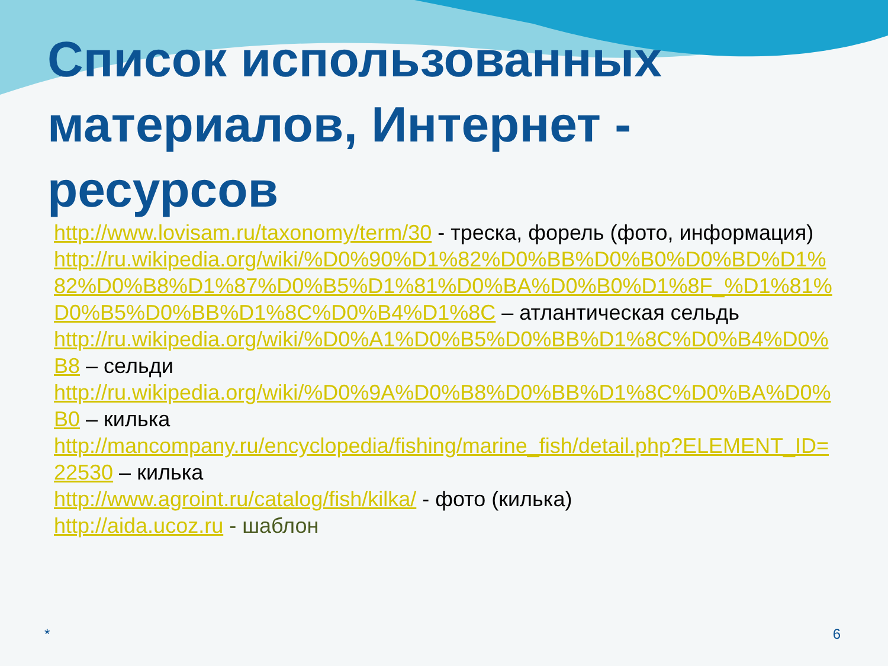Список использованных материалов, Интернет - ресурсов
http://www.lovisam.ru/taxonomy/term/30 - треска, форель (фото, информация)
http://ru.wikipedia.org/wiki/%D0%90%D1%82%D0%BB%D0%B0%D0%BD%D1%82%D0%B8%D1%87%D0%B5%D1%81%D0%BA%D0%B0%D1%8F_%D1%81%D0%B5%D0%BB%D1%8C%D0%B4%D1%8C – атлантическая сельдь
http://ru.wikipedia.org/wiki/%D0%A1%D0%B5%D0%BB%D1%8C%D0%B4%D0%B8 – сельди
http://ru.wikipedia.org/wiki/%D0%9A%D0%B8%D0%BB%D1%8C%D0%BA%D0%B0 – килька
http://mancompany.ru/encyclopedia/fishing/marine_fish/detail.php?ELEMENT_ID=22530 – килька
http://www.agroint.ru/catalog/fish/kilka/ - фото (килька)
http://aida.ucoz.ru - шаблон
* 6